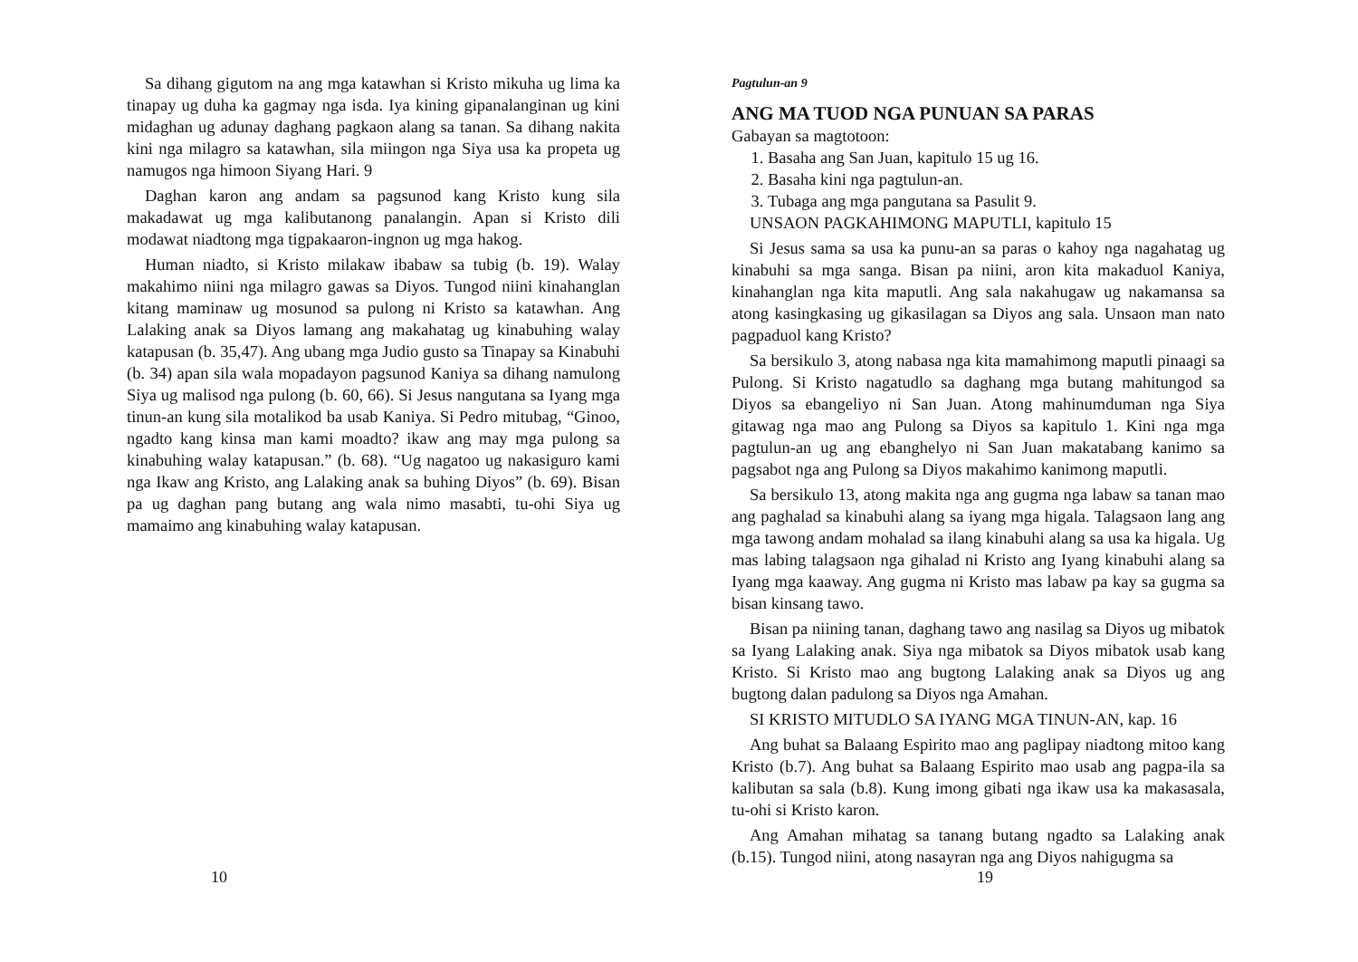Sa dihang gigutom na ang mga katawhan si Kristo mikuha ug lima ka tinapay ug duha ka gagmay nga isda. Iya kining gipanalanginan ug kini midaghan ug adunay daghang pagkaon alang sa tanan. Sa dihang nakita kini nga milagro sa katawhan, sila miingon nga Siya usa ka propeta ug namugos nga himoon Siyang Hari. 9
Daghan karon ang andam sa pagsunod kang Kristo kung sila makadawat ug mga kalibutanong panalangin. Apan si Kristo dili modawat niadtong mga tigpakaaron-ingnon ug mga hakog.
Human niadto, si Kristo milakaw ibabaw sa tubig (b. 19). Walay makahimo niini nga milagro gawas sa Diyos. Tungod niini kinahanglan kitang maminaw ug mosunod sa pulong ni Kristo sa katawhan. Ang Lalaking anak sa Diyos lamang ang makahatag ug kinabuhing walay katapusan (b. 35,47). Ang ubang mga Judio gusto sa Tinapay sa Kinabuhi (b. 34) apan sila wala mopadayon pagsunod Kaniya sa dihang namulong Siya ug malisod nga pulong (b. 60, 66). Si Jesus nangutana sa Iyang mga tinun-an kung sila motalikod ba usab Kaniya. Si Pedro mitubag, “Ginoo, ngadto kang kinsa man kami moadto? ikaw ang may mga pulong sa kinabuhing walay katapusan.” (b. 68). “Ug nagatoo ug nakasiguro kami nga Ikaw ang Kristo, ang Lalaking anak sa buhing Diyos” (b. 69). Bisan pa ug daghan pang butang ang wala nimo masabti, tu-ohi Siya ug mamaimo ang kinabuhing walay katapusan.
10
Pagtulun-an 9
ANG MA TUOD NGA PUNUAN SA PARAS
Gabayan sa magtotoon:
1. Basaha ang San Juan, kapitulo 15 ug 16.
2. Basaha kini nga pagtulun-an.
3. Tubaga ang mga pangutana sa Pasulit 9.
UNSAON PAGKAHIMONG MAPUTLI, kapitulo 15
Si Jesus sama sa usa ka punu-an sa paras o kahoy nga nagahatag ug kinabuhi sa mga sanga. Bisan pa niini, aron kita makaduol Kaniya, kinahanglan nga kita maputli. Ang sala nakahugaw ug nakamansa sa atong kasingkasing ug gikasilagan sa Diyos ang sala. Unsaon man nato pagpaduol kang Kristo?
Sa bersikulo 3, atong nabasa nga kita mamahimong maputli pinaagi sa Pulong. Si Kristo nagatudlo sa daghang mga butang mahitungod sa Diyos sa ebangeliyo ni San Juan. Atong mahinumduman nga Siya gitawag nga mao ang Pulong sa Diyos sa kapitulo 1. Kini nga mga pagtulun-an ug ang ebanghelyo ni San Juan makatabang kanimo sa pagsabot nga ang Pulong sa Diyos makahimo kanimong maputli.
Sa bersikulo 13, atong makita nga ang gugma nga labaw sa tanan mao ang paghalad sa kinabuhi alang sa iyang mga higala. Talagsaon lang ang mga tawong andam mohalad sa ilang kinabuhi alang sa usa ka higala. Ug mas labing talagsaon nga gihalad ni Kristo ang Iyang kinabuhi alang sa Iyang mga kaaway. Ang gugma ni Kristo mas labaw pa kay sa gugma sa bisan kinsang tawo.
Bisan pa niining tanan, daghang tawo ang nasilag sa Diyos ug mibatok sa Iyang Lalaking anak. Siya nga mibatok sa Diyos mibatok usab kang Kristo. Si Kristo mao ang bugtong Lalaking anak sa Diyos ug ang bugtong dalan padulong sa Diyos nga Amahan.
SI KRISTO MITUDLO SA IYANG MGA TINUN-AN, kap. 16
Ang buhat sa Balaang Espirito mao ang paglipay niadtong mitoo kang Kristo (b.7). Ang buhat sa Balaang Espirito mao usab ang pagpa-ila sa kalibutan sa sala (b.8). Kung imong gibati nga ikaw usa ka makasasala, tu-ohi si Kristo karon.
Ang Amahan mihatag sa tanang butang ngadto sa Lalaking anak (b.15). Tungod niini, atong nasayran nga ang Diyos nahigugma sa
19